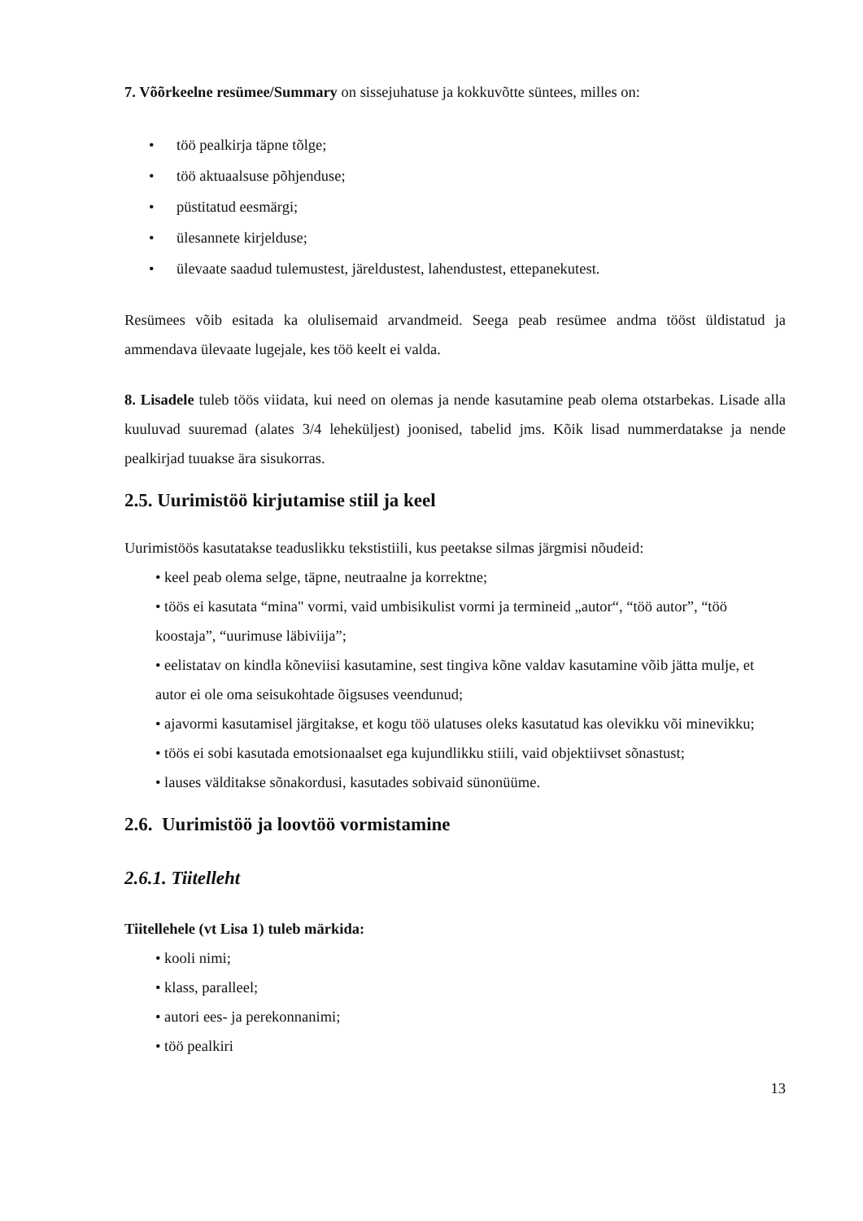7. Võõrkeelne resümee/Summary on sissejuhatuse ja kokkuvõtte süntees, milles on:
• töö pealkirja täpne tõlge;
• töö aktuaalsuse põhjenduse;
• püstitatud eesmärgi;
• ülesannete kirjelduse;
• ülevaate saadud tulemustest, järeldustest, lahendustest, ettepanekutest.
Resümees võib esitada ka olulisemaid arvandmeid. Seega peab resümee andma tööst üldistatud ja ammendava ülevaate lugejale, kes töö keelt ei valda.
8. Lisadele tuleb töös viidata, kui need on olemas ja nende kasutamine peab olema otstarbekas. Lisade alla kuuluvad suuremad (alates 3/4 leheküljest) joonised, tabelid jms. Kõik lisad nummerdatakse ja nende pealkirjad tuuakse ära sisukorras.
2.5. Uurimistöö kirjutamise stiil ja keel
Uurimistöös kasutatakse teaduslikku tekstistiili, kus peetakse silmas järgmisi nõudeid:
• keel peab olema selge, täpne, neutraalne ja korrektne;
• töös ei kasutata “mina" vormi, vaid umbisikulist vormi ja termineid „autor“, “töö autor”, “töö koostaja”, “uurimuse läbiviija”;
• eelistatav on kindla kõneviisi kasutamine, sest tingiva kõne valdav kasutamine võib jätta mulje, et autor ei ole oma seisukohtade õigsuses veendunud;
• ajavormi kasutamisel järgitakse, et kogu töö ulatuses oleks kasutatud kas olevikku või minevikku;
• töös ei sobi kasutada emotsionaalset ega kujundlikku stiili, vaid objektiivset sõnastust;
• lauses välditakse sõnakordusi, kasutades sobivaid sünonüüme.
2.6. Uurimistöö ja loovtöö vormistamine
2.6.1. Tiitelleht
Tiitellehele (vt Lisa 1) tuleb märkida:
• kooli nimi;
• klass, paralleel;
• autori ees- ja perekonnanimi;
• töö pealkiri
13